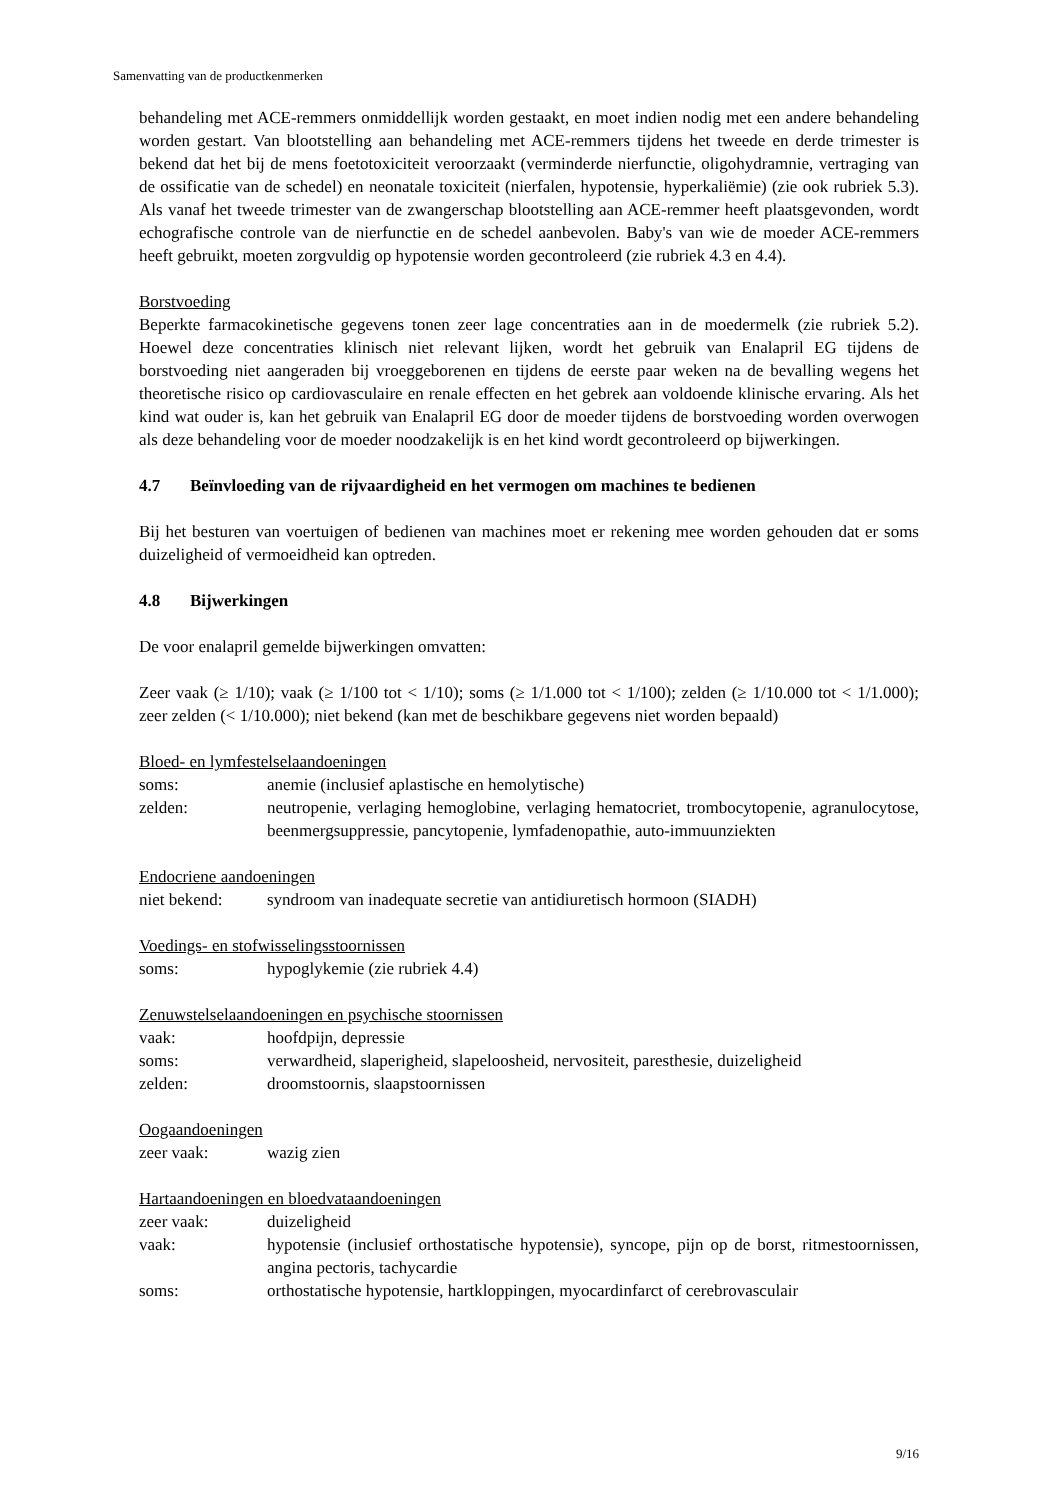Samenvatting van de productkenmerken
behandeling met ACE-remmers onmiddellijk worden gestaakt, en moet indien nodig met een andere behandeling worden gestart. Van blootstelling aan behandeling met ACE-remmers tijdens het tweede en derde trimester is bekend dat het bij de mens foetotoxiciteit veroorzaakt (verminderde nierfunctie, oligohydramnie, vertraging van de ossificatie van de schedel) en neonatale toxiciteit (nierfalen, hypotensie, hyperkaliëmie) (zie ook rubriek 5.3). Als vanaf het tweede trimester van de zwangerschap blootstelling aan ACE-remmer heeft plaatsgevonden, wordt echografische controle van de nierfunctie en de schedel aanbevolen. Baby's van wie de moeder ACE-remmers heeft gebruikt, moeten zorgvuldig op hypotensie worden gecontroleerd (zie rubriek 4.3 en 4.4).
Borstvoeding
Beperkte farmacokinetische gegevens tonen zeer lage concentraties aan in de moedermelk (zie rubriek 5.2). Hoewel deze concentraties klinisch niet relevant lijken, wordt het gebruik van Enalapril EG tijdens de borstvoeding niet aangeraden bij vroeggeborenen en tijdens de eerste paar weken na de bevalling wegens het theoretische risico op cardiovasculaire en renale effecten en het gebrek aan voldoende klinische ervaring. Als het kind wat ouder is, kan het gebruik van Enalapril EG door de moeder tijdens de borstvoeding worden overwogen als deze behandeling voor de moeder noodzakelijk is en het kind wordt gecontroleerd op bijwerkingen.
4.7 Beïnvloeding van de rijvaardigheid en het vermogen om machines te bedienen
Bij het besturen van voertuigen of bedienen van machines moet er rekening mee worden gehouden dat er soms duizeligheid of vermoeidheid kan optreden.
4.8 Bijwerkingen
De voor enalapril gemelde bijwerkingen omvatten:
Zeer vaak (≥ 1/10); vaak (≥ 1/100 tot < 1/10); soms (≥ 1/1.000 tot < 1/100); zelden (≥ 1/10.000 tot < 1/1.000); zeer zelden (< 1/10.000); niet bekend (kan met de beschikbare gegevens niet worden bepaald)
Bloed- en lymfestelselaandoeningen
| soms: | anemie (inclusief aplastische en hemolytische) |
| zelden: | neutropenie, verlaging hemoglobine, verlaging hematocriet, trombocytopenie, agranulocytose, beenmergsuppressie, pancytopenie, lymfadenopathie, auto-immuunziekten |
Endocriene aandoeningen
| niet bekend: | syndroom van inadequate secretie van antidiuretisch hormoon (SIADH) |
Voedings- en stofwisselingsstoornissen
| soms: | hypoglykemie (zie rubriek 4.4) |
Zenuwstelselaandoeningen en psychische stoornissen
| vaak: | hoofdpijn, depressie |
| soms: | verwardheid, slaperigheid, slapeloosheid, nervositeit, paresthesie, duizeligheid |
| zelden: | droomstoornis, slaapstoornissen |
Oogaandoeningen
| zeer vaak: | wazig zien |
Hartaandoeningen en bloedvataandoeningen
| zeer vaak: | duizeligheid |
| vaak: | hypotensie (inclusief orthostatische hypotensie), syncope, pijn op de borst, ritmestoornissen, angina pectoris, tachycardie |
| soms: | orthostatische hypotensie, hartkloppingen, myocardinfarct of cerebrovasculair |
9/16